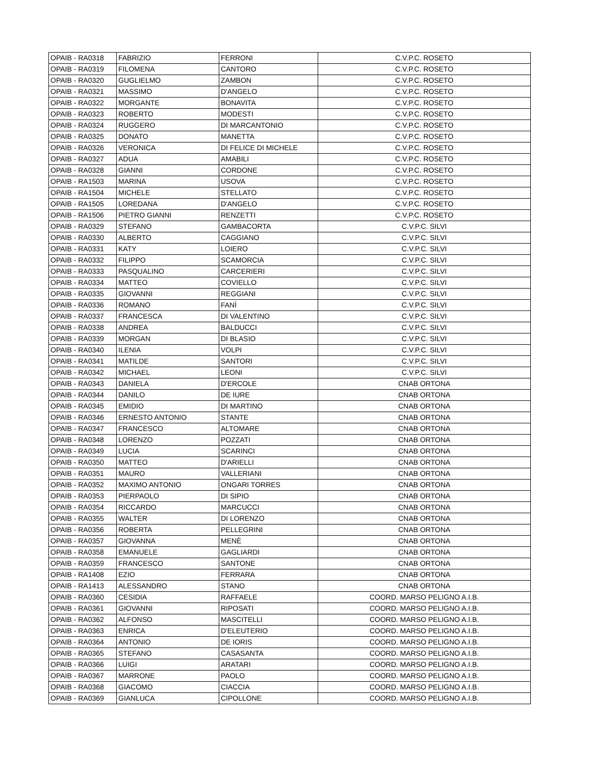| OPAIB - RA0318 | FABRIZIO | FERRONI | C.V.P.C. ROSETO |
| OPAIB - RA0319 | FILOMENA | CANTORO | C.V.P.C. ROSETO |
| OPAIB - RA0320 | GUGLIELMO | ZAMBON | C.V.P.C. ROSETO |
| OPAIB - RA0321 | MASSIMO | D'ANGELO | C.V.P.C. ROSETO |
| OPAIB - RA0322 | MORGANTE | BONAVITA | C.V.P.C. ROSETO |
| OPAIB - RA0323 | ROBERTO | MODESTI | C.V.P.C. ROSETO |
| OPAIB - RA0324 | RUGGERO | DI MARCANTONIO | C.V.P.C. ROSETO |
| OPAIB - RA0325 | DONATO | MANETTA | C.V.P.C. ROSETO |
| OPAIB - RA0326 | VERONICA | DI FELICE DI MICHELE | C.V.P.C. ROSETO |
| OPAIB - RA0327 | ADUA | AMABILI | C.V.P.C. ROSETO |
| OPAIB - RA0328 | GIANNI | CORDONE | C.V.P.C. ROSETO |
| OPAIB - RA1503 | MARINA | USOVA | C.V.P.C. ROSETO |
| OPAIB - RA1504 | MICHELE | STELLATO | C.V.P.C. ROSETO |
| OPAIB - RA1505 | LOREDANA | D'ANGELO | C.V.P.C. ROSETO |
| OPAIB - RA1506 | PIETRO GIANNI | RENZETTI | C.V.P.C. ROSETO |
| OPAIB - RA0329 | STEFANO | GAMBACORTA | C.V.P.C. SILVI |
| OPAIB - RA0330 | ALBERTO | CAGGIANO | C.V.P.C. SILVI |
| OPAIB - RA0331 | KATY | LOIERO | C.V.P.C. SILVI |
| OPAIB - RA0332 | FILIPPO | SCAMORCIA | C.V.P.C. SILVI |
| OPAIB - RA0333 | PASQUALINO | CARCERIERI | C.V.P.C. SILVI |
| OPAIB - RA0334 | MATTEO | COVIELLO | C.V.P.C. SILVI |
| OPAIB - RA0335 | GIOVANNI | REGGIANI | C.V.P.C. SILVI |
| OPAIB - RA0336 | ROMANO | FANÌ | C.V.P.C. SILVI |
| OPAIB - RA0337 | FRANCESCA | DI VALENTINO | C.V.P.C. SILVI |
| OPAIB - RA0338 | ANDREA | BALDUCCI | C.V.P.C. SILVI |
| OPAIB - RA0339 | MORGAN | DI BLASIO | C.V.P.C. SILVI |
| OPAIB - RA0340 | ILENIA | VOLPI | C.V.P.C. SILVI |
| OPAIB - RA0341 | MATILDE | SANTORI | C.V.P.C. SILVI |
| OPAIB - RA0342 | MICHAEL | LEONI | C.V.P.C. SILVI |
| OPAIB - RA0343 | DANIELA | D'ERCOLE | CNAB ORTONA |
| OPAIB - RA0344 | DANILO | DE IURE | CNAB ORTONA |
| OPAIB - RA0345 | EMIDIO | DI MARTINO | CNAB ORTONA |
| OPAIB - RA0346 | ERNESTO ANTONIO | STANTE | CNAB ORTONA |
| OPAIB - RA0347 | FRANCESCO | ALTOMARE | CNAB ORTONA |
| OPAIB - RA0348 | LORENZO | POZZATI | CNAB ORTONA |
| OPAIB - RA0349 | LUCIA | SCARINCI | CNAB ORTONA |
| OPAIB - RA0350 | MATTEO | D'ARIELLI | CNAB ORTONA |
| OPAIB - RA0351 | MAURO | VALLERIANI | CNAB ORTONA |
| OPAIB - RA0352 | MAXIMO ANTONIO | ONGARI TORRES | CNAB ORTONA |
| OPAIB - RA0353 | PIERPAOLO | DI SIPIO | CNAB ORTONA |
| OPAIB - RA0354 | RICCARDO | MARCUCCI | CNAB ORTONA |
| OPAIB - RA0355 | WALTER | DI LORENZO | CNAB ORTONA |
| OPAIB - RA0356 | ROBERTA | PELLEGRINI | CNAB ORTONA |
| OPAIB - RA0357 | GIOVANNA | MENÈ | CNAB ORTONA |
| OPAIB - RA0358 | EMANUELE | GAGLIARDI | CNAB ORTONA |
| OPAIB - RA0359 | FRANCESCO | SANTONE | CNAB ORTONA |
| OPAIB - RA1408 | EZIO | FERRARA | CNAB ORTONA |
| OPAIB - RA1413 | ALESSANDRO | STANO | CNAB ORTONA |
| OPAIB - RA0360 | CESIDIA | RAFFAELE | COORD. MARSO PELIGNO A.I.B. |
| OPAIB - RA0361 | GIOVANNI | RIPOSATI | COORD. MARSO PELIGNO A.I.B. |
| OPAIB - RA0362 | ALFONSO | MASCITELLI | COORD. MARSO PELIGNO A.I.B. |
| OPAIB - RA0363 | ENRICA | D'ELEUTERIO | COORD. MARSO PELIGNO A.I.B. |
| OPAIB - RA0364 | ANTONIO | DE IORIS | COORD. MARSO PELIGNO A.I.B. |
| OPAIB - RA0365 | STEFANO | CASASANTA | COORD. MARSO PELIGNO A.I.B. |
| OPAIB - RA0366 | LUIGI | ARATARI | COORD. MARSO PELIGNO A.I.B. |
| OPAIB - RA0367 | MARRONE | PAOLO | COORD. MARSO PELIGNO A.I.B. |
| OPAIB - RA0368 | GIACOMO | CIACCIA | COORD. MARSO PELIGNO A.I.B. |
| OPAIB - RA0369 | GIANLUCA | CIPOLLONE | COORD. MARSO PELIGNO A.I.B. |